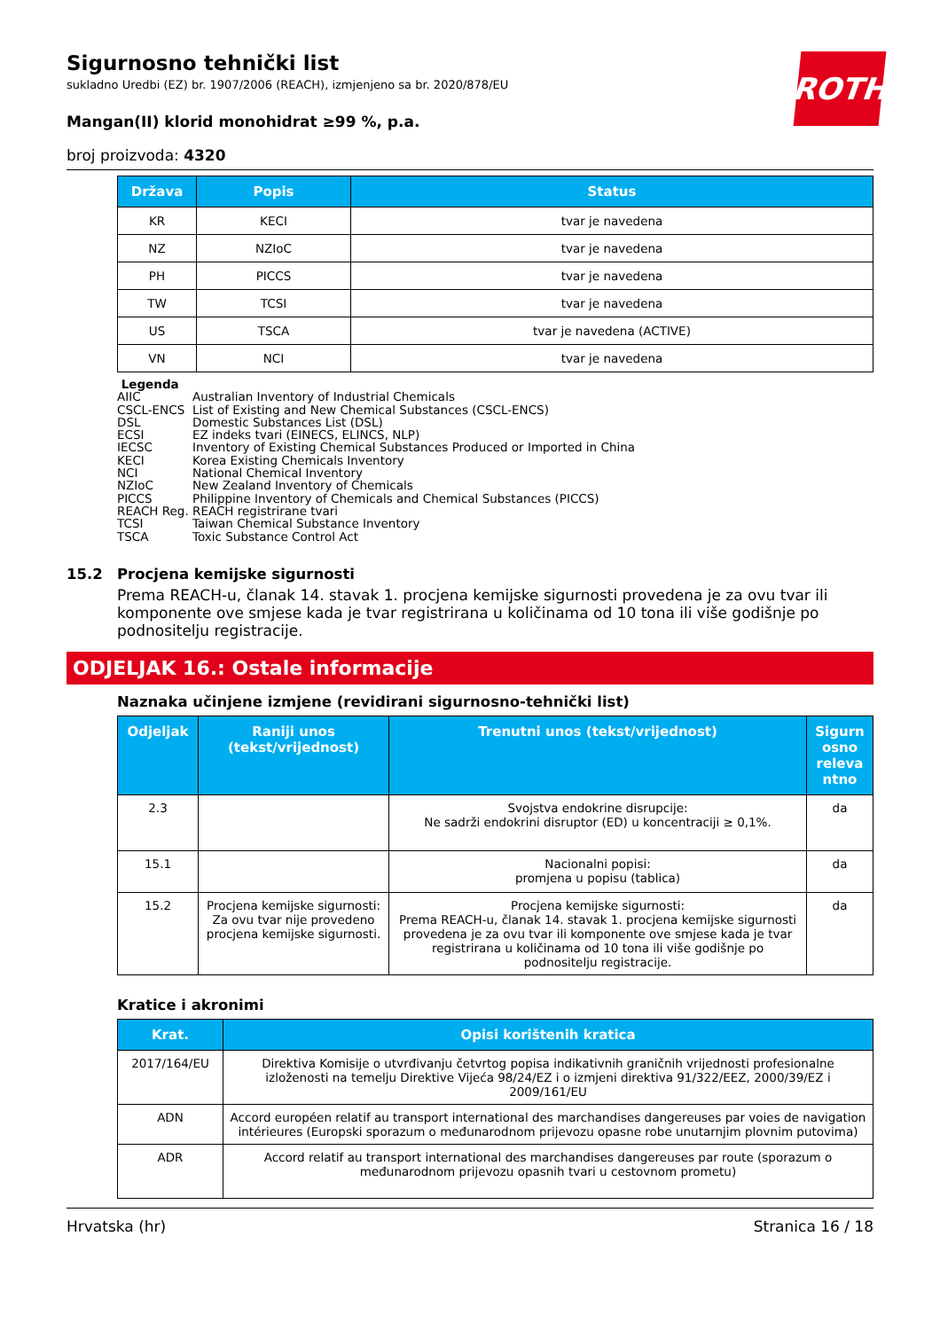ROTH
Sigurnosno tehnički list
sukladno Uredbi (EZ) br. 1907/2006 (REACH), izmjenjeno sa br. 2020/878/EU
Mangan(II) klorid monohidrat ≥99 %, p.a.
broj proizvoda: 4320
| Država | Popis | Status |
| --- | --- | --- |
| KR | KECI | tvar je navedena |
| NZ | NZIoC | tvar je navedena |
| PH | PICCS | tvar je navedena |
| TW | TCSI | tvar je navedena |
| US | TSCA | tvar je navedena (ACTIVE) |
| VN | NCI | tvar je navedena |
Legenda
AIIC Australian Inventory of Industrial Chemicals
CSCL-ENCS List of Existing and New Chemical Substances (CSCL-ENCS)
DSL Domestic Substances List (DSL)
ECSI EZ indeks tvari (EINECS, ELINCS, NLP)
IECSC Inventory of Existing Chemical Substances Produced or Imported in China
KECI Korea Existing Chemicals Inventory
NCI National Chemical Inventory
NZIoC New Zealand Inventory of Chemicals
PICCS Philippine Inventory of Chemicals and Chemical Substances (PICCS)
REACH Reg. REACH registrirane tvari
TCSI Taiwan Chemical Substance Inventory
TSCA Toxic Substance Control Act
15.2 Procjena kemijske sigurnosti
Prema REACH-u, članak 14. stavak 1. procjena kemijske sigurnosti provedena je za ovu tvar ili komponente ove smjese kada je tvar registrirana u količinama od 10 tona ili više godišnje po podnositelju registracije.
ODJELJAK 16.: Ostale informacije
Naznaka učinjene izmjene (revidirani sigurnosno-tehnički list)
| Odjeljak | Raniji unos (tekst/vrijednost) | Trenutni unos (tekst/vrijednost) | Sigurn osno releva ntno |
| --- | --- | --- | --- |
| 2.3 | | Svojstva endokrine disrupcije: Ne sadrži endokrini disruptor (ED) u koncentraciji ≥ 0,1%. | da |
| 15.1 | | Nacionalni popisi: promjena u popisu (tablica) | da |
| 15.2 | Procjena kemijske sigurnosti: Za ovu tvar nije provedeno procjena kemijske sigurnosti. | Procjena kemijske sigurnosti: Prema REACH-u, članak 14. stavak 1. procjena kemijske sigurnosti provedena je za ovu tvar ili komponente ove smjese kada je tvar registrirana u količinama od 10 tona ili više godišnje po podnositelju registracije. | da |
Kratice i akronimi
| Krat. | Opisi korištenih kratica |
| --- | --- |
| 2017/164/EU | Direktiva Komisije o utvrđivanju četvrtog popisa indikativnih graničnih vrijednosti profesionalne izloženosti na temelju Direktive Vijeća 98/24/EZ i o izmjeni direktiva 91/322/EEZ, 2000/39/EZ i 2009/161/EU |
| ADN | Accord européen relatif au transport international des marchandises dangereuses par voies de navigation intérieures (Europski sporazum o međunarodnom prijevozu opasne robe unutarnjim plovnim putovima) |
| ADR | Accord relatif au transport international des marchandises dangereuses par route (sporazum o međunarodnom prijevozu opasnih tvari u cestovnom prometu) |
Hrvatska (hr) Stranica 16 / 18